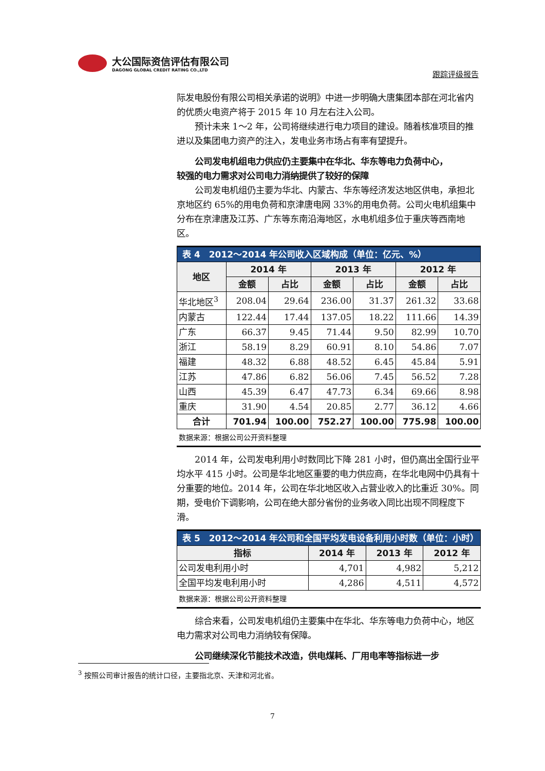大公国际资信评估有限公司
DAGONG GLOBAL CREDIT RATING CO.,LTD
跟踪评级报告
际发电股份有限公司相关承诺的说明》中进一步明确大唐集团本部在河北省内的优质火电资产将于 2015 年 10 月左右注入公司。
预计未来 1～2 年，公司将继续进行电力项目的建设。随着核准项目的推进以及集团电力资产的注入，发电业务市场占有率有望提升。
公司发电机组电力供应仍主要集中在华北、华东等电力负荷中心，
较强的电力需求对公司电力消纳提供了较好的保障
公司发电机组仍主要为华北、内蒙古、华东等经济发达地区供电，承担北京地区约 65%的用电负荷和京津唐电网 33%的用电负荷。公司火电机组集中分布在京津唐及江苏、广东等东南沿海地区，水电机组多位于重庆等西南地区。
| 表 4 2012～2014 年公司收入区域构成（单位：亿元、%） | | | | | | |
| --- | --- | --- | --- | --- | --- | --- |
| 地区 | 2014 年 | | 2013 年 | | 2012 年 | |
| | 金额 | 占比 | 金额 | 占比 | 金额 | 占比 |
| 华北地区<sup>3</sup> | 208.04 | 29.64 | 236.00 | 31.37 | 261.32 | 33.68 |
| 内蒙古 | 122.44 | 17.44 | 137.05 | 18.22 | 111.66 | 14.39 |
| 广东 | 66.37 | 9.45 | 71.44 | 9.50 | 82.99 | 10.70 |
| 浙江 | 58.19 | 8.29 | 60.91 | 8.10 | 54.86 | 7.07 |
| 福建 | 48.32 | 6.88 | 48.52 | 6.45 | 45.84 | 5.91 |
| 江苏 | 47.86 | 6.82 | 56.06 | 7.45 | 56.52 | 7.28 |
| 山西 | 45.39 | 6.47 | 47.73 | 6.34 | 69.66 | 8.98 |
| 重庆 | 31.90 | 4.54 | 20.85 | 2.77 | 36.12 | 4.66 |
| 合计 | 701.94 | 100.00 | 752.27 | 100.00 | 775.98 | 100.00 |
数据来源：根据公司公开资料整理
2014 年，公司发电利用小时数同比下降 281 小时，但仍高出全国行业平均水平 415 小时。公司是华北地区重要的电力供应商，在华北电网中仍具有十分重要的地位。2014 年，公司在华北地区收入占营业收入的比重近 30%。同期，受电价下调影响，公司在绝大部分省份的业务收入同比出现不同程度下滑。
| 表 5 2012～2014 年公司和全国平均发电设备利用小时数（单位：小时） | | | |
| --- | --- | --- | --- |
| 指标 | 2014 年 | 2013 年 | 2012 年 |
| 公司发电利用小时 | 4,701 | 4,982 | 5,212 |
| 全国平均发电利用小时 | 4,286 | 4,511 | 4,572 |
数据来源：根据公司公开资料整理
综合来看，公司发电机组仍主要集中在华北、华东等电力负荷中心，地区电力需求对公司电力消纳较有保障。
公司继续深化节能技术改造，供电煤耗、厂用电率等指标进一步
<sup>3</sup> 按照公司审计报告的统计口径，主要指北京、天津和河北省。
7